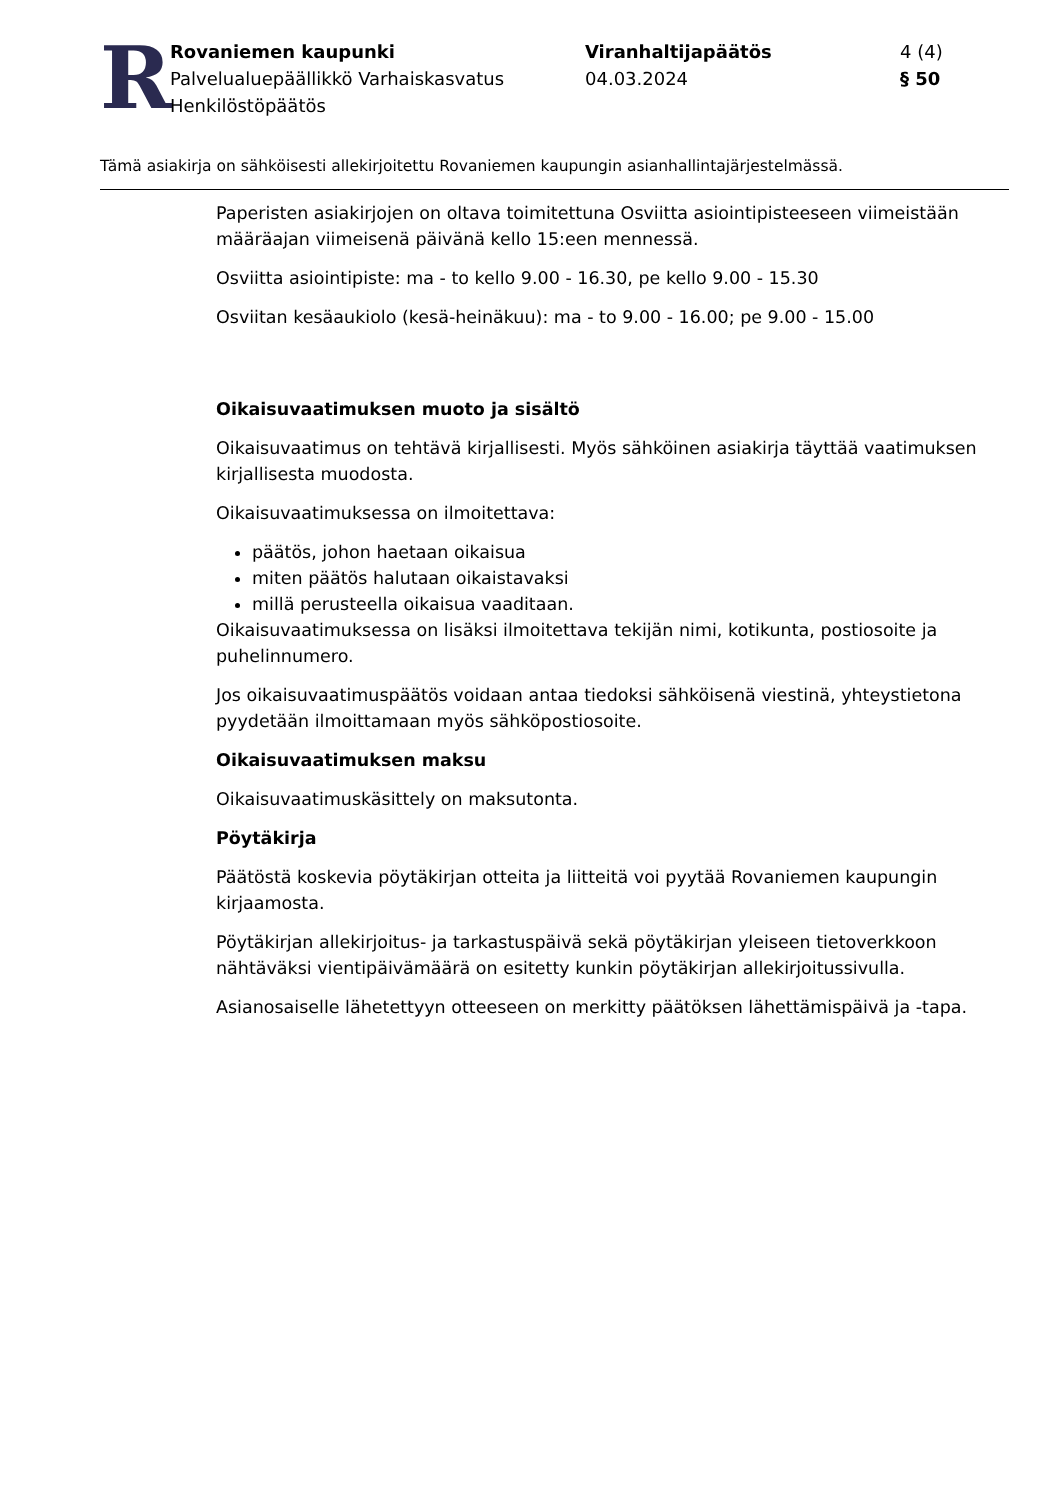R
Rovaniemen kaupunki
Palvelualuepäällikkö Varhaiskasvatus
Henkilöstöpäätös
Viranhaltijapäätös
04.03.2024
4 (4)
§ 50
Tämä asiakirja on sähköisesti allekirjoitettu Rovaniemen kaupungin asianhallintajärjestelmässä.
Paperisten asiakirjojen on oltava toimitettuna Osviitta asiointipisteeseen viimeistään määräajan viimeisenä päivänä kello 15:een mennessä.
Osviitta asiointipiste: ma - to kello 9.00 - 16.30, pe kello 9.00 - 15.30
Osviitan kesäaukiolo (kesä-heinäkuu): ma - to 9.00 - 16.00; pe 9.00 - 15.00
Oikaisuvaatimuksen muoto ja sisältö
Oikaisuvaatimus on tehtävä kirjallisesti. Myös sähköinen asiakirja täyttää vaatimuksen kirjallisesta muodosta.
Oikaisuvaatimuksessa on ilmoitettava:
päätös, johon haetaan oikaisua
miten päätös halutaan oikaistavaksi
millä perusteella oikaisua vaaditaan.
Oikaisuvaatimuksessa on lisäksi ilmoitettava tekijän nimi, kotikunta, postiosoite ja puhelinnumero.
Jos oikaisuvaatimuspäätös voidaan antaa tiedoksi sähköisenä viestinä, yhteystietona pyydetään ilmoittamaan myös sähköpostiosoite.
Oikaisuvaatimuksen maksu
Oikaisuvaatimuskäsittely on maksutonta.
Pöytäkirja
Päätöstä koskevia pöytäkirjan otteita ja liitteitä voi pyytää Rovaniemen kaupungin kirjaamosta.
Pöytäkirjan allekirjoitus- ja tarkastuspäivä sekä pöytäkirjan yleiseen tietoverkkoon nähtäväksi vientipäivämäärä on esitetty kunkin pöytäkirjan allekirjoitussivulla.
Asianosaiselle lähetettyyn otteeseen on merkitty päätöksen lähettämispäivä ja -tapa.